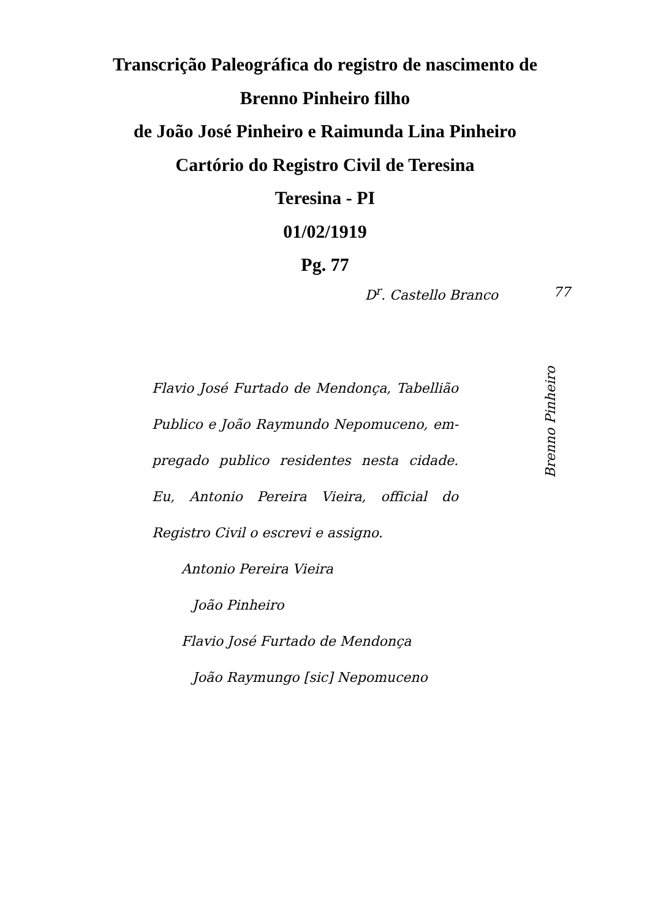Transcrição Paleográfica do registro de nascimento de
Brenno Pinheiro filho
de João José Pinheiro e Raimunda Lina Pinheiro
Cartório do Registro Civil de Teresina
Teresina - PI
01/02/1919
Pg. 77
D<sup>r</sup>. Castello Branco 77
Flavio José Furtado de Mendonça, Tabellião Publico e João Raymundo Nepomuceno, em-pregado publico residentes nesta cidade. Eu, Antonio Pereira Vieira, official do Registro Civil o escrevi e assigno.
Antonio Pereira Vieira
João Pinheiro
Flavio José Furtado de Mendonça
João Raymungo [sic] Nepomuceno
Brenno Pinheiro